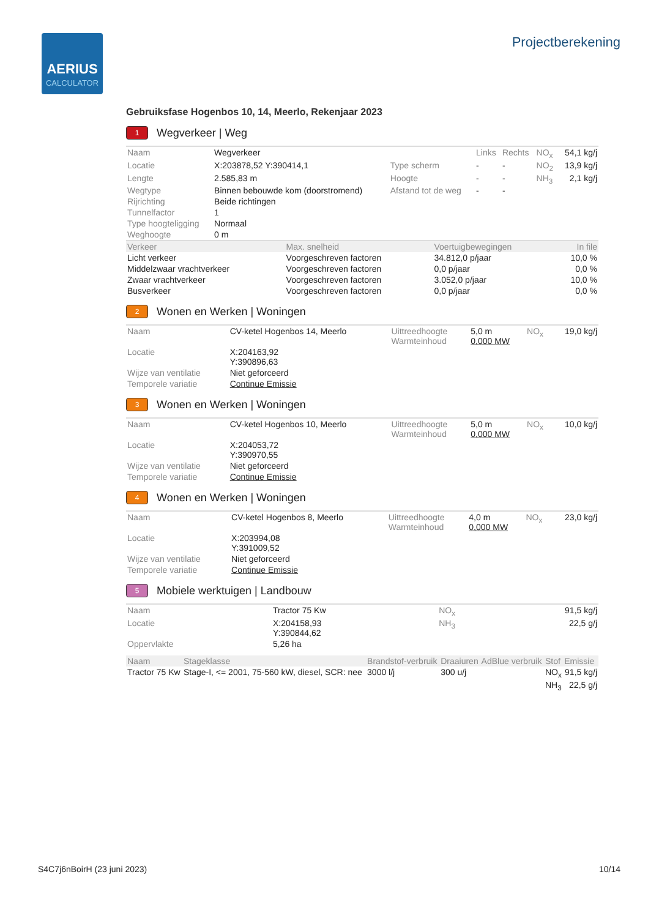AERIUS
CALCULATOR
Projectberekening
Gebruiksfase Hogenbos 10, 14, Meerlo, Rekenjaar 2023
1 Wegverkeer | Weg
| Naam | Wegverkeer | | Links | Rechts | NO<sub>x</sub> | 54,1 kg/j |
| Locatie | X:203878,52 Y:390414,1 | Type scherm | - | - | NO<sub>2</sub> | 13,9 kg/j |
| Lengte | 2.585,83 m | Hoogte | - | - | NH<sub>3</sub> | 2,1 kg/j |
| Wegtype | Binnen bebouwde kom (doorstromend) | Afstand tot de weg | - | - | | |
| Rijrichting | Beide richtingen | | | | | |
| Tunnelfactor | 1 | | | | | |
| Type hoogteligging | Normaal | | | | | |
| Weghoogte | 0 m | | | | | |
| Verkeer | Max. snelheid | Voertuigbewegingen | In file |
| --- | --- | --- | --- |
| Licht verkeer | Voorgeschreven factoren | 34.812,0 p/jaar | 10,0 % |
| Middelzwaar vrachtverkeer | Voorgeschreven factoren | 0,0 p/jaar | 0,0 % |
| Zwaar vrachtverkeer | Voorgeschreven factoren | 3.052,0 p/jaar | 10,0 % |
| Busverkeer | Voorgeschreven factoren | 0,0 p/jaar | 0,0 % |
2 Wonen en Werken | Woningen
| Naam | CV-ketel Hogenbos 14, Meerlo | Uittreedhoogte Warmteinhoud | 5,0 m 0,000 MW | NO<sub>x</sub> | 19,0 kg/j |
| Locatie | X:204163,92 Y:390896,63 | | | | |
| Wijze van ventilatie | Niet geforceerd | | | | |
| Temporele variatie | Continue Emissie | | | | |
3 Wonen en Werken | Woningen
| Naam | CV-ketel Hogenbos 10, Meerlo | Uittreedhoogte Warmteinhoud | 5,0 m 0,000 MW | NO<sub>x</sub> | 10,0 kg/j |
| Locatie | X:204053,72 Y:390970,55 | | | | |
| Wijze van ventilatie | Niet geforceerd | | | | |
| Temporele variatie | Continue Emissie | | | | |
4 Wonen en Werken | Woningen
| Naam | CV-ketel Hogenbos 8, Meerlo | Uittreedhoogte Warmteinhoud | 4,0 m 0,000 MW | NO<sub>x</sub> | 23,0 kg/j |
| Locatie | X:203994,08 Y:391009,52 | | | | |
| Wijze van ventilatie | Niet geforceerd | | | | |
| Temporele variatie | Continue Emissie | | | | |
5 Mobiele werktuigen | Landbouw
| Naam | Tractor 75 Kw | NO<sub>x</sub> | 91,5 kg/j |
| Locatie | X:204158,93 Y:390844,62 | NH<sub>3</sub> | 22,5 g/j |
| Oppervlakte | 5,26 ha | | |
| Naam | Stageklasse | Brandstof-verbruik | Draaiuren | AdBlue verbruik | Stof | Emissie |
| --- | --- | --- | --- | --- | --- | --- |
| Tractor 75 Kw | Stage-I, <= 2001, 75-560 kW, diesel, SCR: nee | 3000 l/j | 300 u/j | | NO<sub>x</sub> | 91,5 kg/j |
| | | | | | NH<sub>3</sub> | 22,5 g/j |
S4C7j6nBoirH (23 juni 2023) 10/14